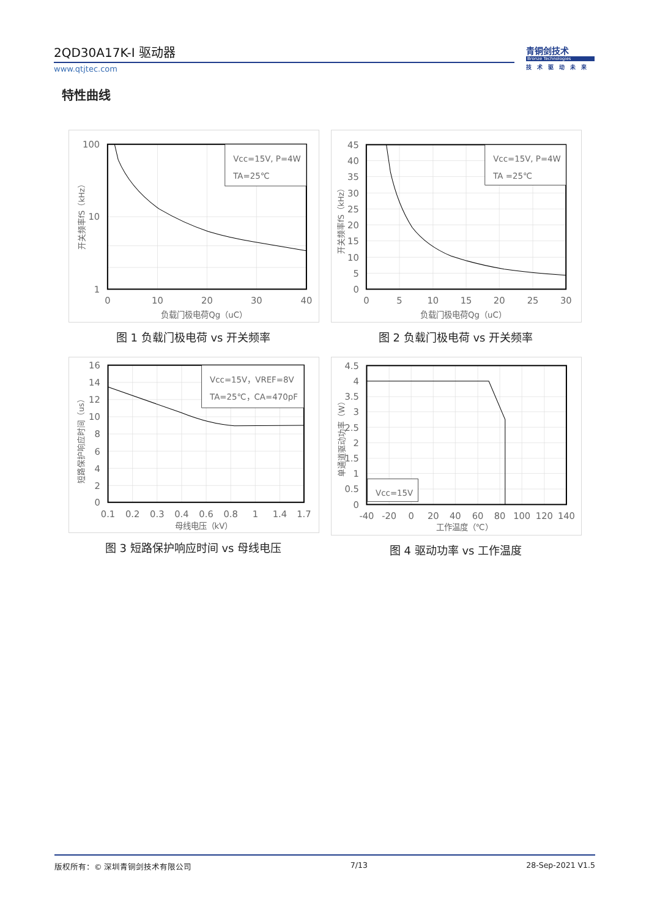2QD30A17K-I 驱动器
www.qtjtec.com
青铜剑技术
Bronze Technologies
技术驱动未来
特性曲线
Vcc=15V, P=4W
TA=25℃
100
10
1
0
10
20
30
40
负载门极电荷Qg（uC）
开关频率fS（kHz）
图 1 负载门极电荷 vs 开关频率
Vcc=15V, P=4W
TA =25℃
45
40
35
30
25
20
15
10
5
0
0
5
10
15
20
25
30
负载门极电荷Qg（uC）
开关频率fS（kHz）
图 2 负载门极电荷 vs 开关频率
Vcc=15V，VREF=8V
TA=25℃，CA=470pF
16
14
12
10
8
6
4
2
0
0.1
0.2
0.3
0.4
0.6
0.8
1
1.4
1.7
母线电压（kV）
短路保护响应时间（us）
图 3 短路保护响应时间 vs 母线电压
Vcc=15V
4.5
4
3.5
3
2.5
2
1.5
1
0.5
0
-40
-20
0
20
40
60
80
100
120
140
工作温度（℃）
单通道驱动功率（W）
图 4 驱动功率 vs 工作温度
版权所有：© 深圳青铜剑技术有限公司 7/13 28-Sep-2021 V1.5